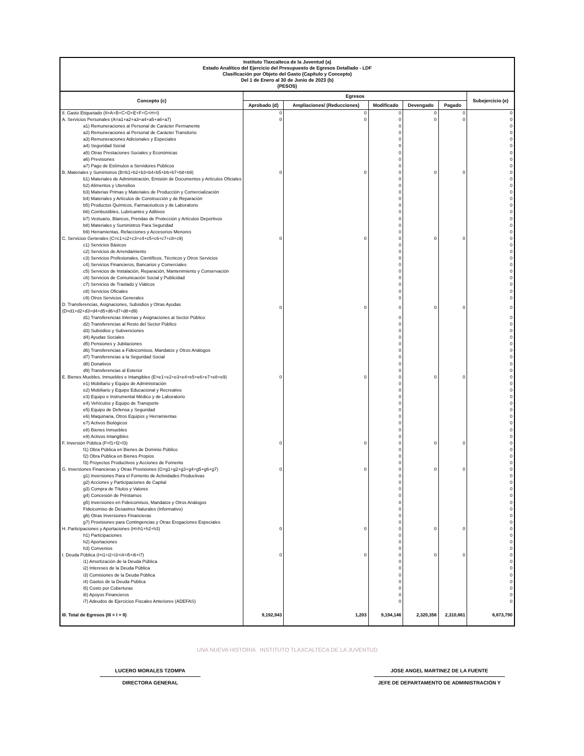Instituto Tlaxcalteca de la Juventud (a)
Estado Analítico del Ejercicio del Presupuesto de Egresos Detallado - LDF
Clasificación por Objeto del Gasto (Capítulo y Concepto)
Del 1 de Enero al 30 de Junio de 2023 (b)
(PESOS)
| Concepto (c) | Egresos | | | | | Subejercicio (e) |
| --- | --- | --- | --- | --- | --- | --- |
| | Aprobado (d) | Ampliaciones/ (Reducciones) | Modificado | Devengado | Pagado | |
| II. Gasto Etiquetado (II=A+B+C+D+E+F+G+H+I) | 0 | 0 | 0 | 0 | 0 | 0 |
| A. Servicios Personales (A=a1+a2+a3+a4+a5+a6+a7) | 0 | 0 | 0 | 0 | 0 | 0 |
| a1) Remuneraciones al Personal de Carácter Permanente | | | 0 | | | 0 |
| a2) Remuneraciones al Personal de Carácter Transitorio | | | 0 | | | 0 |
| a3) Remuneraciones Adicionales y Especiales | | | 0 | | | 0 |
| a4) Seguridad Social | | | 0 | | | 0 |
| a5) Otras Prestaciones Sociales y Económicas | | | 0 | | | 0 |
| a6) Previsiones | | | 0 | | | 0 |
| a7) Pago de Estímulos a Servidores Públicos | | | 0 | | | 0 |
| B. Materiales y Suministros (B=b1+b2+b3+b4+b5+b6+b7+b8+b9) | 0 | 0 | 0 | 0 | 0 | 0 |
| b1) Materiales de Administración, Emisión de Documentos y Artículos Oficiales | | | 0 | | | 0 |
| b2) Alimentos y Utensilios | | | 0 | | | 0 |
| b3) Materias Primas y Materiales de Producción y Comercialización | | | 0 | | | 0 |
| b4) Materiales y Artículos de Construcción y de Reparación | | | 0 | | | 0 |
| b5) Productos Químicos, Farmacéuticos y de Laboratorio | | | 0 | | | 0 |
| b6) Combustibles, Lubricantes y Aditivos | | | 0 | | | 0 |
| b7) Vestuario, Blancos, Prendas de Protección y Artículos Deportivos | | | 0 | | | 0 |
| b8) Materiales y Suministros Para Seguridad | | | 0 | | | 0 |
| b9) Herramientas, Refacciones y Accesorios Menores | | | 0 | | | 0 |
| C. Servicios Generales (C=c1+c2+c3+c4+c5+c6+c7+c8+c9) | 0 | 0 | 0 | 0 | 0 | 0 |
| c1) Servicios Básicos | | | 0 | | | 0 |
| c2) Servicios de Arrendamiento | | | 0 | | | 0 |
| c3) Servicios Profesionales, Científicos, Técnicos y Otros Servicios | | | 0 | | | 0 |
| c4) Servicios Financieros, Bancarios y Comerciales | | | 0 | | | 0 |
| c5) Servicios de Instalación, Reparación, Mantenimiento y Conservación | | | 0 | | | 0 |
| c6) Servicios de Comunicación Social y Publicidad | | | 0 | | | 0 |
| c7) Servicios de Traslado y Viáticos | | | 0 | | | 0 |
| c8) Servicios Oficiales | | | 0 | | | 0 |
| c9) Otros Servicios Generales | | | 0 | | | 0 |
| D. Transferencias, Asignaciones, Subsidios y Otras Ayudas (D=d1+d2+d3+d4+d5+d6+d7+d8+d9) | 0 | 0 | 0 | 0 | 0 | 0 |
| d1) Transferencias Internas y Asignaciones al Sector Público | | | 0 | | | 0 |
| d2) Transferencias al Resto del Sector Público | | | 0 | | | 0 |
| d3) Subsidios y Subvenciones | | | 0 | | | 0 |
| d4) Ayudas Sociales | | | 0 | | | 0 |
| d5) Pensiones y Jubilaciones | | | 0 | | | 0 |
| d6) Transferencias a Fideicomisos, Mandatos y Otros Análogos | | | 0 | | | 0 |
| d7) Transferencias a la Seguridad Social | | | 0 | | | 0 |
| d8) Donativos | | | 0 | | | 0 |
| d9) Transferencias al Exterior | | | 0 | | | 0 |
| E. Bienes Muebles, Inmuebles e Intangibles (E=e1+e2+e3+e4+e5+e6+e7+e8+e9) | 0 | 0 | 0 | 0 | 0 | 0 |
| e1) Mobiliario y Equipo de Administración | | | 0 | | | 0 |
| e2) Mobiliario y Equipo Educacional y Recreativo | | | 0 | | | 0 |
| e3) Equipo e Instrumental Médico y de Laboratorio | | | 0 | | | 0 |
| e4) Vehículos y Equipo de Transporte | | | 0 | | | 0 |
| e5) Equipo de Defensa y Seguridad | | | 0 | | | 0 |
| e6) Maquinaria, Otros Equipos y Herramientas | | | 0 | | | 0 |
| e7) Activos Biológicos | | | 0 | | | 0 |
| e8) Bienes Inmuebles | | | 0 | | | 0 |
| e9) Activos Intangibles | | | 0 | | | 0 |
| F. Inversión Pública (F=f1+f2+f3) | 0 | 0 | 0 | 0 | 0 | 0 |
| f1) Obra Pública en Bienes de Dominio Público | | | 0 | | | 0 |
| f2) Obra Pública en Bienes Propios | | | 0 | | | 0 |
| f3) Proyectos Productivos y Acciones de Fomento | | | 0 | | | 0 |
| G. Inversiones Financieras y Otras Provisiones (G=g1+g2+g3+g4+g5+g6+g7) | 0 | 0 | 0 | 0 | 0 | 0 |
| g1) Inversiones Para el Fomento de Actividades Productivas | | | 0 | | | 0 |
| g2) Acciones y Participaciones de Capital | | | 0 | | | 0 |
| g3) Compra de Títulos y Valores | | | 0 | | | 0 |
| g4) Concesión de Préstamos | | | 0 | | | 0 |
| g5) Inversiones en Fideicomisos, Mandatos y Otros Análogos | | | 0 | | | 0 |
| Fideicomiso de Desastres Naturales (Informativo) | | | 0 | | | 0 |
| g6) Otras Inversiones Financieras | | | 0 | | | 0 |
| g7) Provisiones para Contingencias y Otras Erogaciones Especiales | | | 0 | | | 0 |
| H. Participaciones y Aportaciones (H=h1+h2+h3) | 0 | 0 | 0 | 0 | 0 | 0 |
| h1) Participaciones | | | 0 | | | 0 |
| h2) Aportaciones | | | 0 | | | 0 |
| h3) Convenios | | | 0 | | | 0 |
| I. Deuda Pública (I=i1+i2+i3+i4+i5+i6+i7) | 0 | 0 | 0 | 0 | 0 | 0 |
| i1) Amortización de la Deuda Pública | | | 0 | | | 0 |
| i2) Intereses de la Deuda Pública | | | 0 | | | 0 |
| i3) Comisiones de la Deuda Pública | | | 0 | | | 0 |
| i4) Gastos de la Deuda Pública | | | 0 | | | 0 |
| i5) Costo por Coberturas | | | 0 | | | 0 |
| i6) Apoyos Financieros | | | 0 | | | 0 |
| i7) Adeudos de Ejercicios Fiscales Anteriores (ADEFAS) | | | 0 | | | 0 |
| III. Total de Egresos (III = I + II) | 9,192,943 | 1,203 | 9,194,146 | 2,320,356 | 2,310,861 | 6,873,790 |
UNA NUEVA HISTORIA INSTITUTO TLAXCALTECA DE LA JUVENTUD
LUCERO MORALES TZOMPA
DIRECTORA GENERAL
JOSE ANGEL MARTINEZ DE LA FUENTE
JEFE DE DEPARTAMENTO DE ADMINISTRACIÓN Y